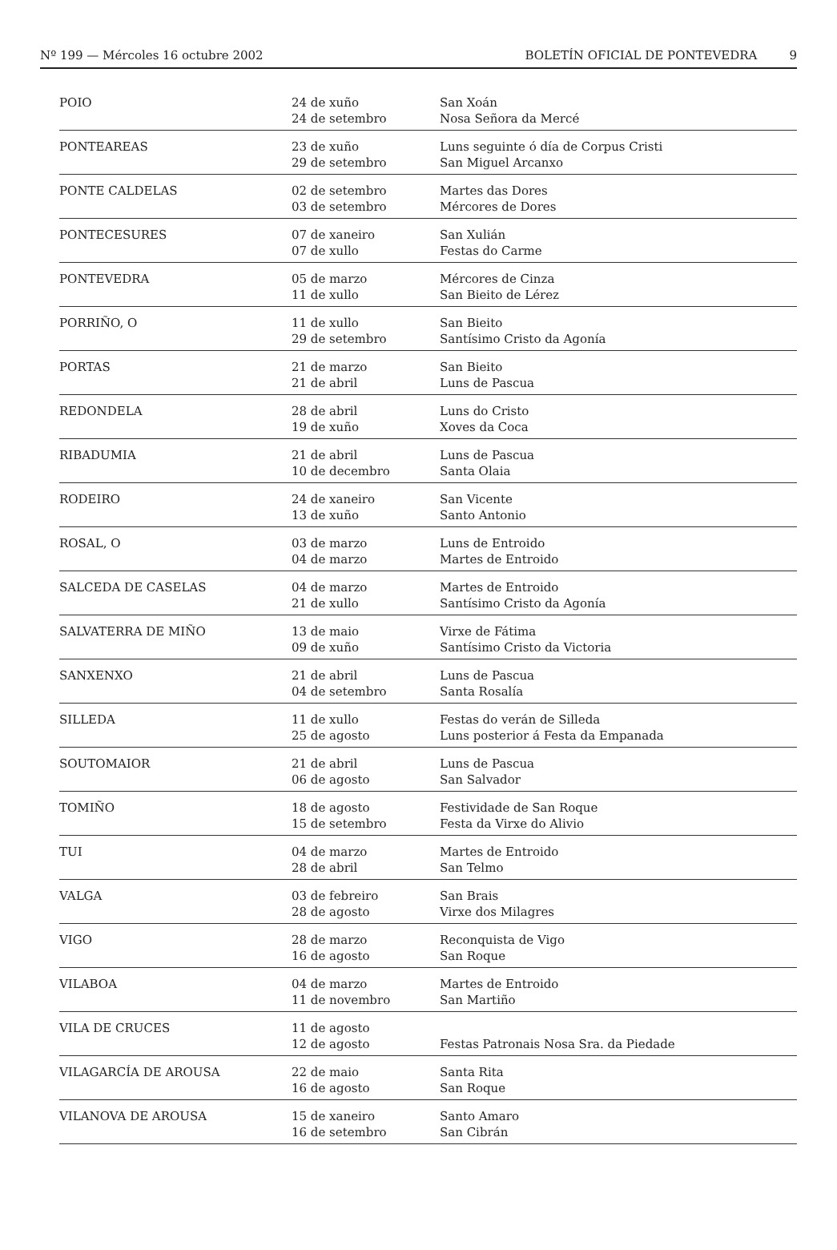Nº 199 — Mércoles 16 octubre 2002
BOLETÍN OFICIAL DE PONTEVEDRA 9
| POIO | 24 de xuño 24 de setembro | San Xoán Nosa Señora da Mercé |
| PONTEAREAS | 23 de xuño 29 de setembro | Luns seguinte ó día de Corpus Cristi San Miguel Arcanxo |
| PONTE CALDELAS | 02 de setembro 03 de setembro | Martes das Dores Mércores de Dores |
| PONTECESURES | 07 de xaneiro 07 de xullo | San Xulián Festas do Carme |
| PONTEVEDRA | 05 de marzo 11 de xullo | Mércores de Cinza San Bieito de Lérez |
| PORRIÑO, O | 11 de xullo 29 de setembro | San Bieito Santísimo Cristo da Agonía |
| PORTAS | 21 de marzo 21 de abril | San Bieito Luns de Pascua |
| REDONDELA | 28 de abril 19 de xuño | Luns do Cristo Xoves da Coca |
| RIBADUMIA | 21 de abril 10 de decembro | Luns de Pascua Santa Olaia |
| RODEIRO | 24 de xaneiro 13 de xuño | San Vicente Santo Antonio |
| ROSAL, O | 03 de marzo 04 de marzo | Luns de Entroido Martes de Entroido |
| SALCEDA DE CASELAS | 04 de marzo 21 de xullo | Martes de Entroido Santísimo Cristo da Agonía |
| SALVATERRA DE MIÑO | 13 de maio 09 de xuño | Virxe de Fátima Santísimo Cristo da Victoria |
| SANXENXO | 21 de abril 04 de setembro | Luns de Pascua Santa Rosalía |
| SILLEDA | 11 de xullo 25 de agosto | Festas do verán de Silleda Luns posterior á Festa da Empanada |
| SOUTOMAIOR | 21 de abril 06 de agosto | Luns de Pascua San Salvador |
| TOMIÑO | 18 de agosto 15 de setembro | Festividade de San Roque Festa da Virxe do Alivio |
| TUI | 04 de marzo 28 de abril | Martes de Entroido San Telmo |
| VALGA | 03 de febreiro 28 de agosto | San Brais Virxe dos Milagres |
| VIGO | 28 de marzo 16 de agosto | Reconquista de Vigo San Roque |
| VILABOA | 04 de marzo 11 de novembro | Martes de Entroido San Martiño |
| VILA DE CRUCES | 11 de agosto 12 de agosto | Festas Patronais Nosa Sra. da Piedade |
| VILAGARCÍA DE AROUSA | 22 de maio 16 de agosto | Santa Rita San Roque |
| VILANOVA DE AROUSA | 15 de xaneiro 16 de setembro | Santo Amaro San Cibrán |